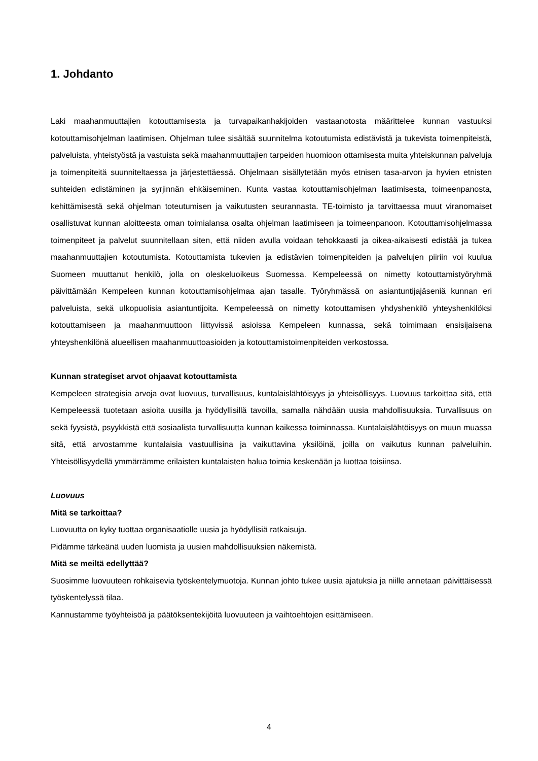1. Johdanto
Laki maahanmuuttajien kotouttamisesta ja turvapaikanhakijoiden vastaanotosta määrittelee kunnan vastuuksi kotouttamisohjelman laatimisen. Ohjelman tulee sisältää suunnitelma kotoutumista edistävistä ja tukevista toimenpiteistä, palveluista, yhteistyöstä ja vastuista sekä maahanmuuttajien tarpeiden huomioon ottamisesta muita yhteiskunnan palveluja ja toimenpiteitä suunniteltaessa ja järjestettäessä. Ohjelmaan sisällytetään myös etnisen tasa-arvon ja hyvien etnisten suhteiden edistäminen ja syrjinnän ehkäiseminen. Kunta vastaa kotouttamisohjelman laatimisesta, toimeenpanosta, kehittämisestä sekä ohjelman toteutumisen ja vaikutusten seurannasta. TE-toimisto ja tarvittaessa muut viranomaiset osallistuvat kunnan aloitteesta oman toimialansa osalta ohjelman laatimiseen ja toimeenpanoon. Kotouttamisohjelmassa toimenpiteet ja palvelut suunnitellaan siten, että niiden avulla voidaan tehokkaasti ja oikea-aikaisesti edistää ja tukea maahanmuuttajien kotoutumista. Kotouttamista tukevien ja edistävien toimenpiteiden ja palvelujen piiriin voi kuulua Suomeen muuttanut henkilö, jolla on oleskeluoikeus Suomessa. Kempeleessä on nimetty kotouttamistyöryhmä päivittämään Kempeleen kunnan kotouttamisohjelmaa ajan tasalle. Työryhmässä on asiantuntijajäseniä kunnan eri palveluista, sekä ulkopuolisia asiantuntijoita. Kempeleessä on nimetty kotouttamisen yhdyshenkilö yhteyshenkilöksi kotouttamiseen ja maahanmuuttoon liittyvissä asioissa Kempeleen kunnassa, sekä toimimaan ensisijaisena yhteyshenkilönä alueellisen maahanmuuttoasioiden ja kotouttamistoimenpiteiden verkostossa.
Kunnan strategiset arvot ohjaavat kotouttamista
Kempeleen strategisia arvoja ovat luovuus, turvallisuus, kuntalaislähtöisyys ja yhteisöllisyys. Luovuus tarkoittaa sitä, että Kempeleessä tuotetaan asioita uusilla ja hyödyllisillä tavoilla, samalla nähdään uusia mahdollisuuksia. Turvallisuus on sekä fyysistä, psyykkistä että sosiaalista turvallisuutta kunnan kaikessa toiminnassa. Kuntalaislähtöisyys on muun muassa sitä, että arvostamme kuntalaisia vastuullisina ja vaikuttavina yksilöinä, joilla on vaikutus kunnan palveluihin. Yhteisöllisyydellä ymmärrämme erilaisten kuntalaisten halua toimia keskenään ja luottaa toisiinsa.
Luovuus
Mitä se tarkoittaa?
Luovuutta on kyky tuottaa organisaatiolle uusia ja hyödyllisiä ratkaisuja.
Pidämme tärkeänä uuden luomista ja uusien mahdollisuuksien näkemistä.
Mitä se meiltä edellyttää?
Suosimme luovuuteen rohkaisevia työskentelymuotoja. Kunnan johto tukee uusia ajatuksia ja niille annetaan päivittäisessä työskentelyssä tilaa.
Kannustamme työyhteisöä ja päätöksentekijöitä luovuuteen ja vaihtoehtojen esittämiseen.
4